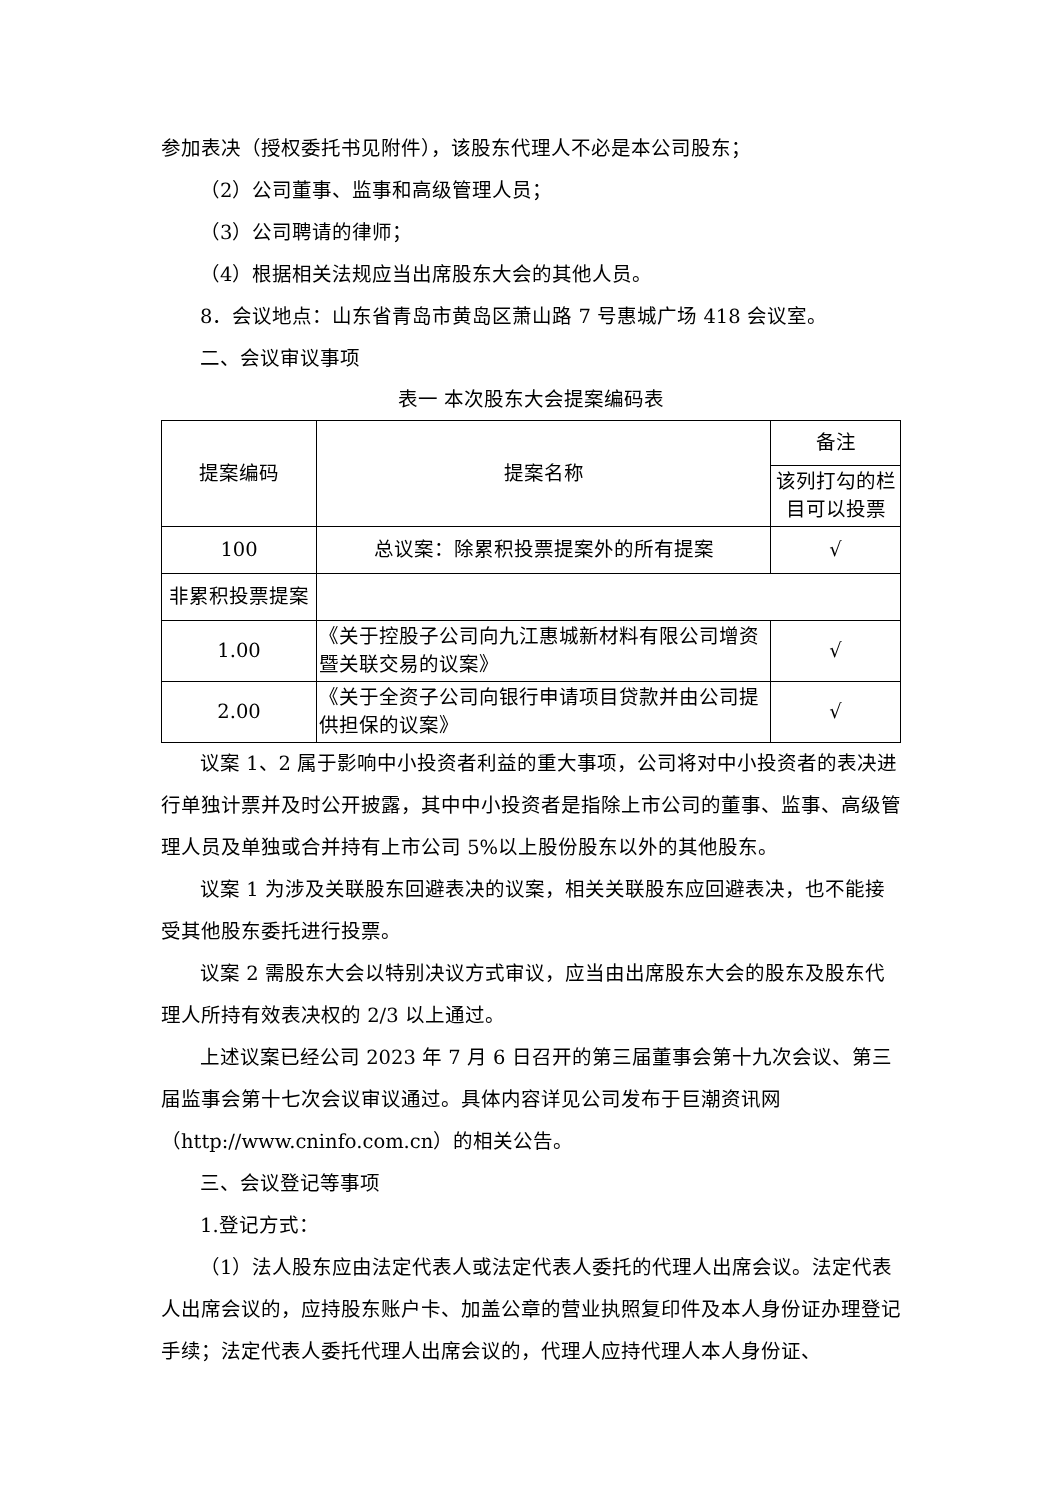参加表决（授权委托书见附件），该股东代理人不必是本公司股东；
（2）公司董事、监事和高级管理人员；
（3）公司聘请的律师；
（4）根据相关法规应当出席股东大会的其他人员。
8．会议地点：山东省青岛市黄岛区萧山路 7 号惠城广场 418 会议室。
二、会议审议事项
表一 本次股东大会提案编码表
| 提案编码 | 提案名称 | 备注 |
| | | 该列打勾的栏目可以投票 |
| 100 | 总议案：除累积投票提案外的所有提案 | √ |
| 非累积投票提案 | | |
| 1.00 | 《关于控股子公司向九江惠城新材料有限公司增资暨关联交易的议案》 | √ |
| 2.00 | 《关于全资子公司向银行申请项目贷款并由公司提供担保的议案》 | √ |
议案 1、2 属于影响中小投资者利益的重大事项，公司将对中小投资者的表决进行单独计票并及时公开披露，其中中小投资者是指除上市公司的董事、监事、高级管理人员及单独或合并持有上市公司 5%以上股份股东以外的其他股东。
议案 1 为涉及关联股东回避表决的议案，相关关联股东应回避表决，也不能接受其他股东委托进行投票。
议案 2 需股东大会以特别决议方式审议，应当由出席股东大会的股东及股东代理人所持有效表决权的 2/3 以上通过。
上述议案已经公司 2023 年 7 月 6 日召开的第三届董事会第十九次会议、第三届监事会第十七次会议审议通过。具体内容详见公司发布于巨潮资讯网（http://www.cninfo.com.cn）的相关公告。
三、会议登记等事项
1.登记方式：
（1）法人股东应由法定代表人或法定代表人委托的代理人出席会议。法定代表人出席会议的，应持股东账户卡、加盖公章的营业执照复印件及本人身份证办理登记手续；法定代表人委托代理人出席会议的，代理人应持代理人本人身份证、